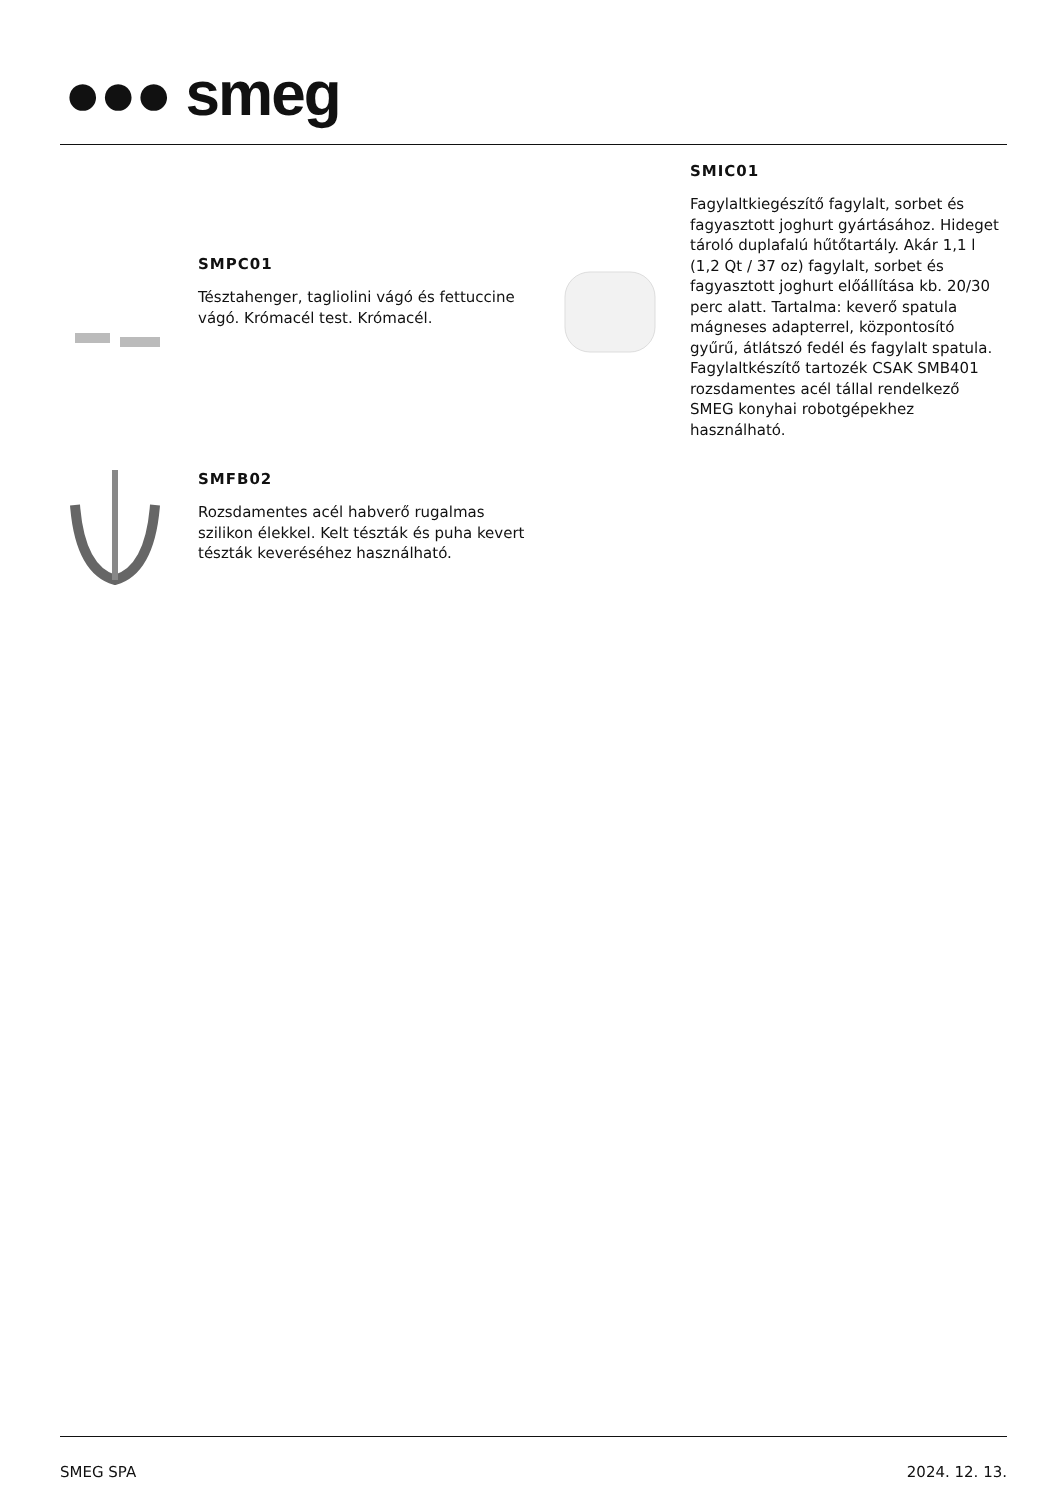●●● smeg
SMPC01
Tésztahenger, tagliolini vágó és fettuccine vágó. Krómacél test. Krómacél.
SMIC01
Fagylaltkiegészítő fagylalt, sorbet és fagyasztott joghurt gyártásához. Hideget tároló duplafalú hűtőtartály. Akár 1,1 l (1,2 Qt / 37 oz) fagylalt, sorbet és fagyasztott joghurt előállítása kb. 20/30 perc alatt. Tartalma: keverő spatula mágneses adapterrel, központosító gyűrű, átlátszó fedél és fagylalt spatula. Fagylaltkészítő tartozék CSAK SMB401 rozsdamentes acél tállal rendelkező SMEG konyhai robotgépekhez használható.
SMFB02
Rozsdamentes acél habverő rugalmas szilikon élekkel. Kelt tészták és puha kevert tészták keveréséhez használható.
SMEG SPA 2024. 12. 13.